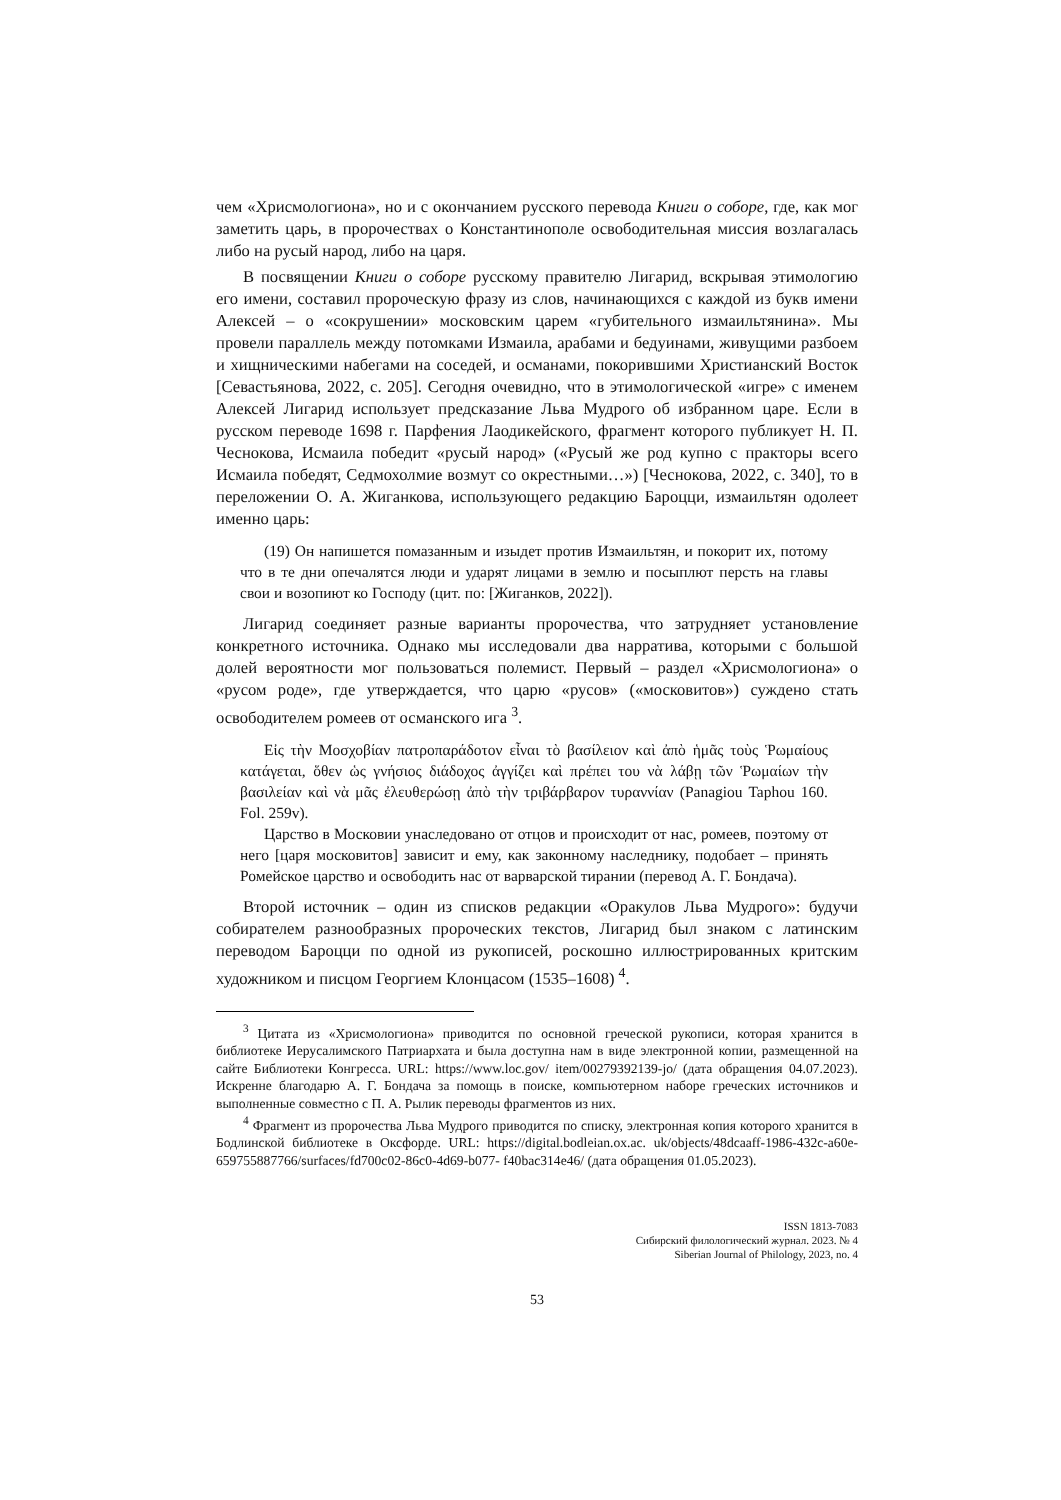чем «Хрисмологиона», но и с окончанием русского перевода Книги о соборе, где, как мог заметить царь, в пророчествах о Константинополе освободительная миссия возлагалась либо на русый народ, либо на царя.
В посвящении Книги о соборе русскому правителю Лигарид, вскрывая этимологию его имени, составил пророческую фразу из слов, начинающихся с каждой из букв имени Алексей – о «сокрушении» московским царем «губительного измаильтянина». Мы провели параллель между потомками Измаила, арабами и бедуинами, живущими разбоем и хищническими набегами на соседей, и османами, покорившими Христианский Восток [Севастьянова, 2022, с. 205]. Сегодня очевидно, что в этимологической «игре» с именем Алексей Лигарид использует предсказание Льва Мудрого об избранном царе. Если в русском переводе 1698 г. Парфения Лаодикейского, фрагмент которого публикует Н. П. Чеснокова, Исмаила победит «русый народ» («Русый же род купно с практоры всего Исмаила победят, Седмохолмие возмут со окрестными…») [Чеснокова, 2022, с. 340], то в переложении О. А. Жиганкова, использующего редакцию Бароцци, измаильтян одолеет именно царь:
(19) Он напишется помазанным и изыдет против Измаильтян, и покорит их, потому что в те дни опечалятся люди и ударят лицами в землю и посыплют персть на главы свои и возопиют ко Господу (цит. по: [Жиганков, 2022]).
Лигарид соединяет разные варианты пророчества, что затрудняет установление конкретного источника. Однако мы исследовали два нарратива, которыми с большой долей вероятности мог пользоваться полемист. Первый – раздел «Хрисмологиона» о «русом роде», где утверждается, что царю «русов» («московитов») суждено стать освободителем ромеев от османского ига <sup>3</sup>.
Εἰς τὴν Μοσχοβίαν πατροπαράδοτον εἶναι τὸ βασίλειον καὶ ἀπὸ ἡμᾶς τοὺς Ῥωμαίους κατάγεται, ὅθεν ὡς γνήσιος διάδοχος ἀγγίζει καὶ πρέπει του νὰ λάβῃ τῶν Ῥωμαίων τὴν βασιλείαν καὶ νὰ μᾶς ἐλευθερώσῃ ἀπὸ τὴν τριβάρβαρον τυραννίαν (Panagiou Taphou 160. Fol. 259v).
Царство в Московии унаследовано от отцов и происходит от нас, ромеев, поэтому от него [царя московитов] зависит и ему, как законному наследнику, подобает – принять Ромейское царство и освободить нас от варварской тирании (перевод А. Г. Бондача).
Второй источник – один из списков редакции «Оракулов Льва Мудрого»: будучи собирателем разнообразных пророческих текстов, Лигарид был знаком с латинским переводом Бароцци по одной из рукописей, роскошно иллюстрированных критским художником и писцом Георгием Клонцасом (1535–1608) <sup>4</sup>.
<sup>3</sup> Цитата из «Хрисмологиона» приводится по основной греческой рукописи, которая хранится в библиотеке Иерусалимского Патриархата и была доступна нам в виде электронной копии, размещенной на сайте Библиотеки Конгресса. URL: https://www.loc.gov/ item/00279392139-jo/ (дата обращения 04.07.2023). Искренне благодарю А. Г. Бондача за помощь в поиске, компьютерном наборе греческих источников и выполненные совместно с П. А. Рылик переводы фрагментов из них.
<sup>4</sup> Фрагмент из пророчества Льва Мудрого приводится по списку, электронная копия которого хранится в Бодлинской библиотеке в Оксфорде. URL: https://digital.bodleian.ox.ac. uk/objects/48dcaaff-1986-432c-a60e-659755887766/surfaces/fd700c02-86c0-4d69-b077- f40bac314e46/ (дата обращения 01.05.2023).
ISSN 1813-7083
Сибирский филологический журнал. 2023. № 4
Siberian Journal of Philology, 2023, no. 4
53